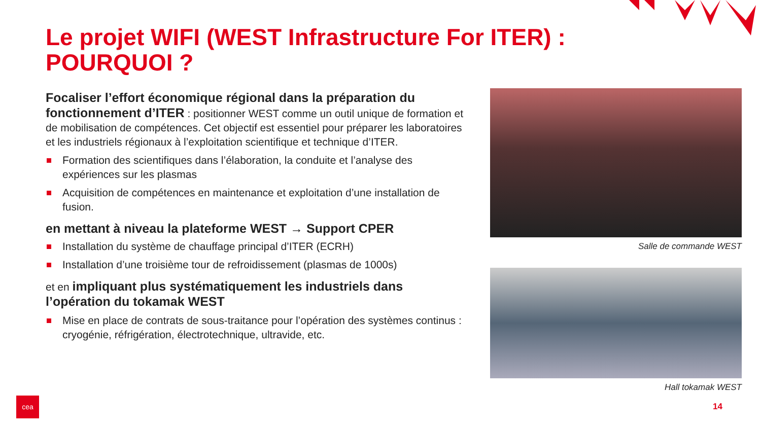Le projet WIFI (WEST Infrastructure For ITER) : POURQUOI ?
Focaliser l’effort économique régional dans la préparation du fonctionnement d’ITER : positionner WEST comme un outil unique de formation et de mobilisation de compétences. Cet objectif est essentiel pour préparer les laboratoires et les industriels régionaux à l’exploitation scientifique et technique d’ITER.
Formation des scientifiques dans l’élaboration, la conduite et l’analyse des expériences sur les plasmas
Acquisition de compétences en maintenance et exploitation d’une installation de fusion.
en mettant à niveau la plateforme WEST → Support CPER
Installation du système de chauffage principal d’ITER (ECRH)
Installation d’une troisième tour de refroidissement (plasmas de 1000s)
et en impliquant plus systématiquement les industriels dans l’opération du tokamak WEST
Mise en place de contrats de sous-traitance pour l’opération des systèmes continus : cryogénie, réfrigération, électrotechnique, ultravide, etc.
Salle de commande WEST
Hall tokamak WEST
cea
14